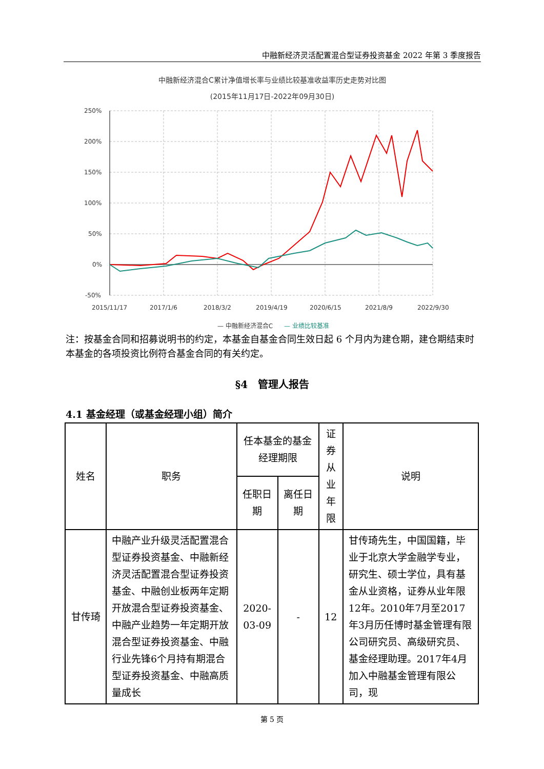中融新经济灵活配置混合型证券投资基金 2022 年第 3 季度报告
中融新经济混合C累计净值增长率与业绩比较基准收益率历史走势对比图
(2015年11月17日-2022年09月30日)
250%
200%
150%
100%
50%
0%
-50%
2015/11/17
2017/1/6
2018/3/2
2019/4/19
2020/6/15
2021/8/9
2022/9/30
— 中融新经济混合C
— 业绩比较基准
注：按基金合同和招募说明书的约定，本基金自基金合同生效日起 6 个月内为建仓期，建仓期结束时本基金的各项投资比例符合基金合同的有关约定。
§4　管理人报告
4.1 基金经理（或基金经理小组）简介
| 姓名 | 职务 | 任本基金的基金经理期限 | | 证券从业年限 | 说明 |
| --- | --- | --- | --- | --- | --- |
| | | 任职日期 | 离任日期 | | |
| 甘传琦 | 中融产业升级灵活配置混合型证券投资基金、中融新经济灵活配置混合型证券投资基金、中融创业板两年定期开放混合型证券投资基金、中融产业趋势一年定期开放混合型证券投资基金、中融行业先锋6个月持有期混合型证券投资基金、中融高质量成长 | 2020-03-09 | - | 12 | 甘传琦先生，中国国籍，毕业于北京大学金融学专业，研究生、硕士学位，具有基金从业资格，证券从业年限12年。2010年7月至2017年3月历任博时基金管理有限公司研究员、高级研究员、基金经理助理。2017年4月加入中融基金管理有限公司，现 |
第 5 页